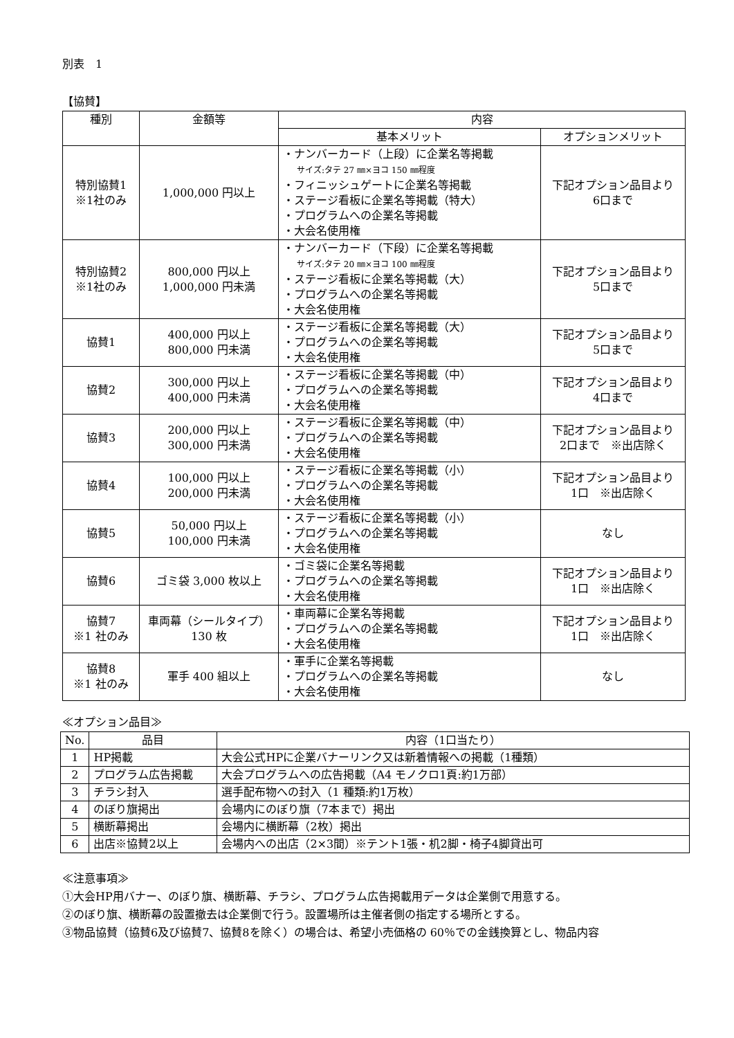別表　1
【協賛】
| 種別 | 金額等 | 内容 | |
| --- | --- | --- | --- |
| | | 基本メリット | オプションメリット |
| 特別協賛1 ※1社のみ | 1,000,000 円以上 | ・ナンバーカード（上段）に企業名等掲載 サイズ:タテ 27 ㎜×ヨコ 150 ㎜程度 ・フィニッシュゲートに企業名等掲載 ・ステージ看板に企業名等掲載（特大） ・プログラムへの企業名等掲載 ・大会名使用権 | 下記オプション品目より 6口まで |
| 特別協賛2 ※1社のみ | 800,000 円以上 1,000,000 円未満 | ・ナンバーカード（下段）に企業名等掲載 サイズ:タテ 20 ㎜×ヨコ 100 ㎜程度 ・ステージ看板に企業名等掲載（大） ・プログラムへの企業名等掲載 ・大会名使用権 | 下記オプション品目より 5口まで |
| 協賛1 | 400,000 円以上 800,000 円未満 | ・ステージ看板に企業名等掲載（大） ・プログラムへの企業名等掲載 ・大会名使用権 | 下記オプション品目より 5口まで |
| 協賛2 | 300,000 円以上 400,000 円未満 | ・ステージ看板に企業名等掲載（中） ・プログラムへの企業名等掲載 ・大会名使用権 | 下記オプション品目より 4口まで |
| 協賛3 | 200,000 円以上 300,000 円未満 | ・ステージ看板に企業名等掲載（中） ・プログラムへの企業名等掲載 ・大会名使用権 | 下記オプション品目より 2口まで ※出店除く |
| 協賛4 | 100,000 円以上 200,000 円未満 | ・ステージ看板に企業名等掲載（小） ・プログラムへの企業名等掲載 ・大会名使用権 | 下記オプション品目より 1口 ※出店除く |
| 協賛5 | 50,000 円以上 100,000 円未満 | ・ステージ看板に企業名等掲載（小） ・プログラムへの企業名等掲載 ・大会名使用権 | なし |
| 協賛6 | ゴミ袋 3,000 枚以上 | ・ゴミ袋に企業名等掲載 ・プログラムへの企業名等掲載 ・大会名使用権 | 下記オプション品目より 1口 ※出店除く |
| 協賛7 ※1 社のみ | 車両幕（シールタイプ）130 枚 | ・車両幕に企業名等掲載 ・プログラムへの企業名等掲載 ・大会名使用権 | 下記オプション品目より 1口 ※出店除く |
| 協賛8 ※1 社のみ | 軍手 400 組以上 | ・軍手に企業名等掲載 ・プログラムへの企業名等掲載 ・大会名使用権 | なし |
≪オプション品目≫
| No. | 品目 | 内容（1口当たり） |
| --- | --- | --- |
| 1 | HP掲載 | 大会公式HPに企業バナーリンク又は新着情報への掲載（1種類） |
| 2 | プログラム広告掲載 | 大会プログラムへの広告掲載（A4 モノクロ1頁:約1万部） |
| 3 | チラシ封入 | 選手配布物への封入（1 種類:約1万枚） |
| 4 | のぼり旗掲出 | 会場内にのぼり旗（7本まで）掲出 |
| 5 | 横断幕掲出 | 会場内に横断幕（2枚）掲出 |
| 6 | 出店※協賛2以上 | 会場内への出店（2×3間）※テント1張・机2脚・椅子4脚貸出可 |
≪注意事項≫
①大会HP用バナー、のぼり旗、横断幕、チラシ、プログラム広告掲載用データは企業側で用意する。
②のぼり旗、横断幕の設置撤去は企業側で行う。設置場所は主催者側の指定する場所とする。
③物品協賛（協賛6及び協賛7、協賛8を除く）の場合は、希望小売価格の 60％での金銭換算とし、物品内容